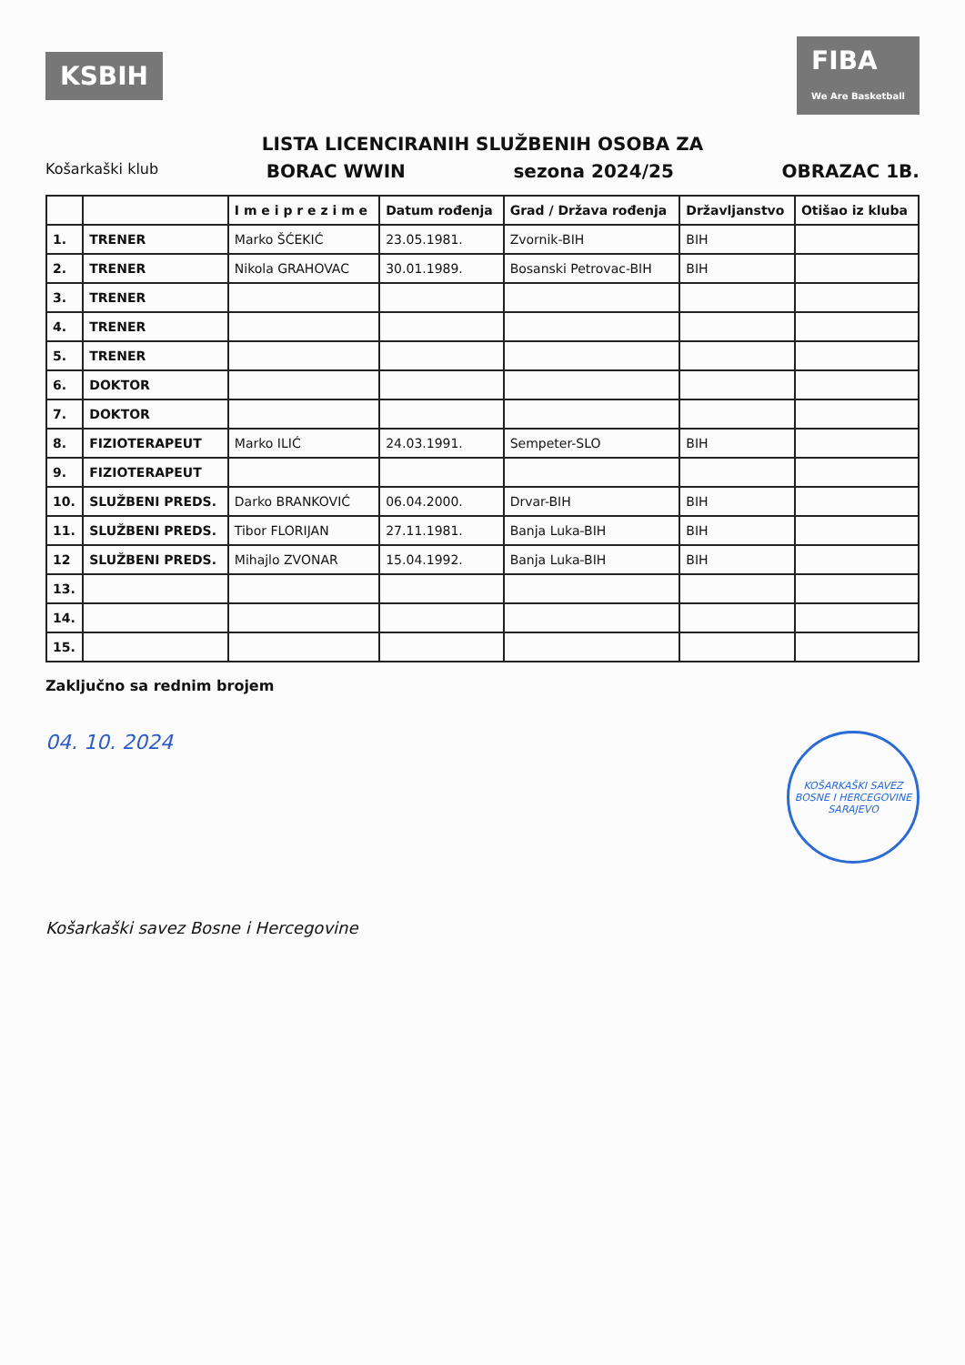KSBIH
FIBA
We Are Basketball
LISTA LICENCIRANIH SLUŽBENIH OSOBA ZA
Košarkaški klub BORAC WWIN sezona 2024/25 OBRAZAC 1B.
| | | I m e i p r e z i m e | Datum rođenja | Grad / Država rođenja | Državljanstvo | Otišao iz kluba |
| --- | --- | --- | --- | --- | --- | --- |
| 1. | TRENER | Marko ŠĆEKIĆ | 23.05.1981. | Zvornik-BIH | BIH | |
| 2. | TRENER | Nikola GRAHOVAC | 30.01.1989. | Bosanski Petrovac-BIH | BIH | |
| 3. | TRENER | | | | | |
| 4. | TRENER | | | | | |
| 5. | TRENER | | | | | |
| 6. | DOKTOR | | | | | |
| 7. | DOKTOR | | | | | |
| 8. | FIZIOTERAPEUT | Marko ILIĆ | 24.03.1991. | Sempeter-SLO | BIH | |
| 9. | FIZIOTERAPEUT | | | | | |
| 10. | SLUŽBENI PREDS. | Darko BRANKOVIĆ | 06.04.2000. | Drvar-BIH | BIH | |
| 11. | SLUŽBENI PREDS. | Tibor FLORIJAN | 27.11.1981. | Banja Luka-BIH | BIH | |
| 12 | SLUŽBENI PREDS. | Mihajlo ZVONAR | 15.04.1992. | Banja Luka-BIH | BIH | |
| 13. | | | | | | |
| 14. | | | | | | |
| 15. | | | | | | |
Zaključno sa rednim brojem
04. 10. 2024
KOŠARKAŠKI SAVEZ
BOSNE I HERCEGOVINE
SARAJEVO
Košarkaški savez Bosne i Hercegovine